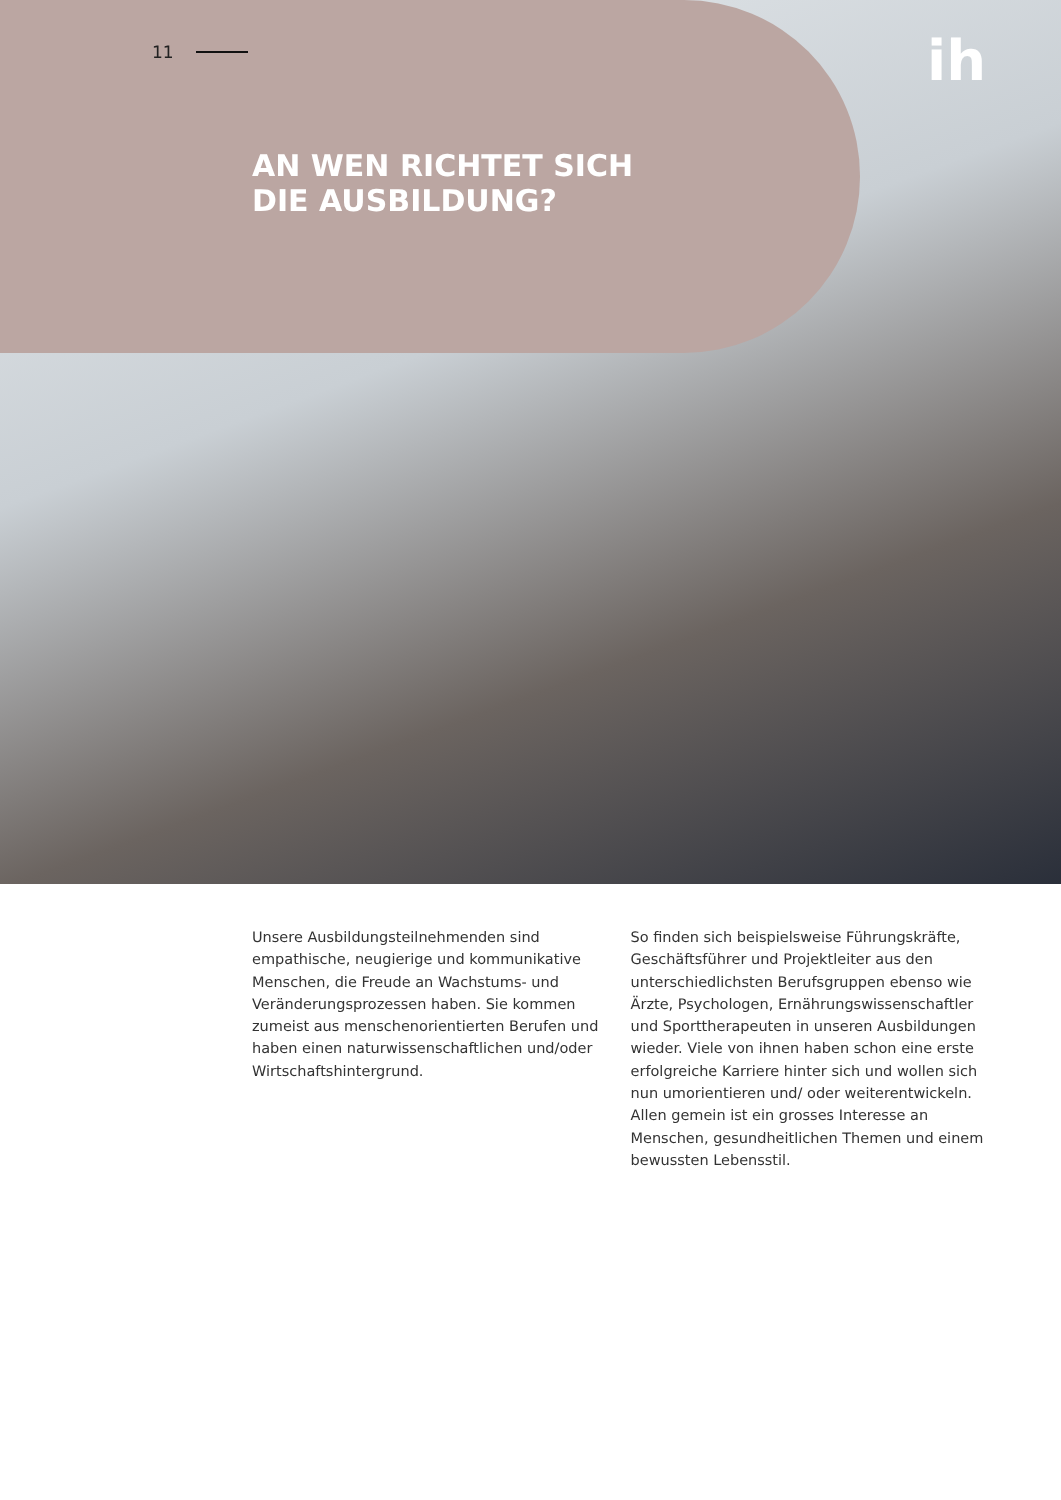ih
11
AN WEN RICHTET SICH
DIE AUSBILDUNG?
Unsere Ausbildungsteilnehmenden sind empathische, neugierige und kommunikative Menschen, die Freude an Wachstums- und Veränderungsprozessen haben. Sie kommen zumeist aus menschenorientierten Berufen und haben einen naturwissenschaftlichen und/oder Wirtschaftshintergrund.
So finden sich beispielsweise Führungskräfte, Ge­schäftsführer und Projektleiter aus den unterschied­lichsten Berufsgruppen ebenso wie Ärzte, Psycho­logen, Ernährungswissenschaftler und Sportthera­peuten in unseren Ausbildungen wieder. Viele von ihnen haben schon eine erste erfolgreiche Karriere hinter sich und wollen sich nun umorientieren und/ oder weiterentwickeln. Allen gemein ist ein grosses Interesse an Menschen, gesundheitlichen Themen und einem bewussten Lebensstil.